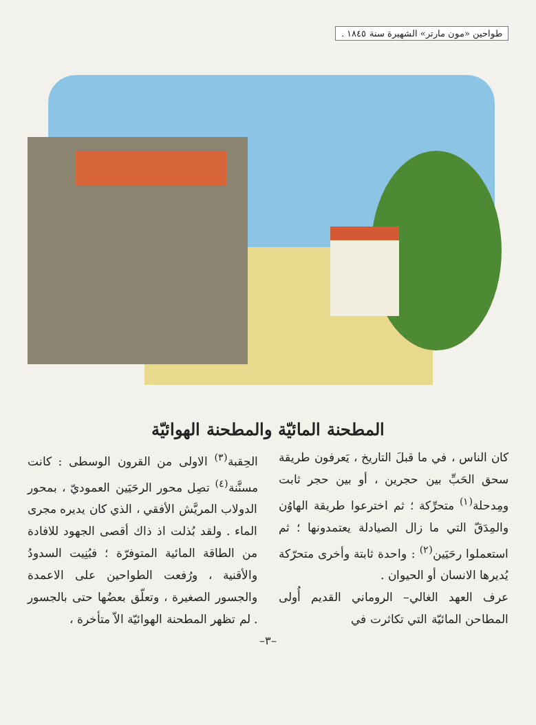طواحين «مون مارتر» الشهيرة سنة ١٨٤٥ .
المطحنة المائيّة والمطحنة الهوائيّة
كان الناس ، في ما قبلَ التاريخ ، يَعرفون طريقة سحق الحَبِّ بين حجرين ، أو بين حجر ثابت ومِدحلة<sup>(١)</sup> متحرِّكة ؛ ثم اخترعوا طريقة الهاوُن والمِدَقّ التي ما زال الصيادلة يعتمدونها ؛ ثم استعملوا رحَيَين<sup>(٢)</sup> : واحدة ثابتة وأخرى متحرّكة يُديرها الانسان أو الحيوان .
عرف العهد الغالي– الروماني القديم أُولى المطاحن المائيّة التي تكاثرت في
الحِقبة<sup>(٣)</sup> الاولى من القرون الوسطى : كانت مسنَّنة<sup>(٤)</sup> تصِل محور الرحَيَين العموديّ ، بمحور الدولاب المريَّش الأفقي ، الذي كان يديره مجرى الماء . ولقد بُذلت اذ ذاك أقصى الجهود للافادة من الطاقة المائية المتوفرّة ؛ فبُنِيت السدودُ والأقنية ، ورُفعت الطواحين على الاعمدة والجسور الصغيرة ، وتعلّق بعضُها حتى بالجسور . لم تظهر المطحنة الهوائيّة الاّ متأخرة ،
–٣–